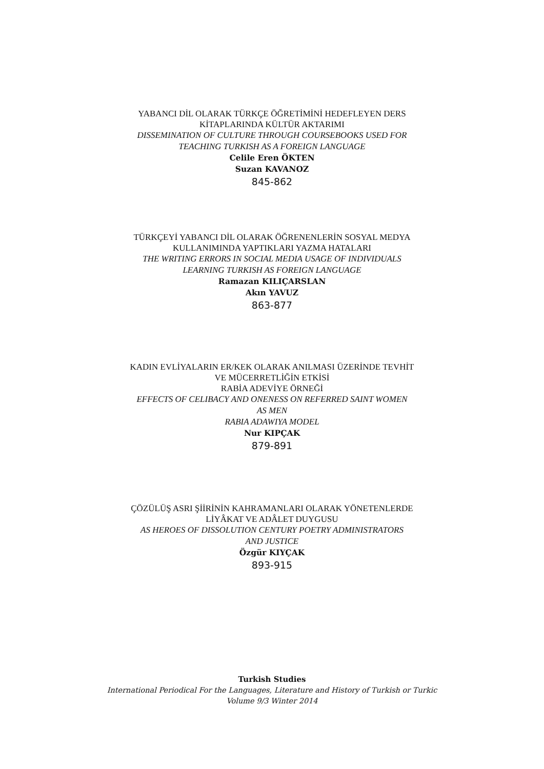YABANCI DİL OLARAK TÜRKÇE ÖĞRETİMİNİ HEDEFLEYEN DERS
KİTAPLARINDA KÜLTÜR AKTARIMI
DISSEMINATION OF CULTURE THROUGH COURSEBOOKS USED FOR
TEACHING TURKISH AS A FOREIGN LANGUAGE
Celile Eren ÖKTEN
Suzan KAVANOZ
845-862
TÜRKÇEYİ YABANCI DİL OLARAK ÖĞRENENLERİN SOSYAL MEDYA
KULLANIMINDA YAPTIKLARI YAZMA HATALARI
THE WRITING ERRORS IN SOCIAL MEDIA USAGE OF INDIVIDUALS
LEARNING TURKISH AS FOREIGN LANGUAGE
Ramazan KILIÇARSLAN
Akın YAVUZ
863-877
KADIN EVLİYALARIN ER/KEK OLARAK ANILMASI ÜZERİNDE TEVHİT
VE MÜCERRETLİĞİN ETKİSİ
RABİA ADEVİYE ÖRNEĞİ
EFFECTS OF CELIBACY AND ONENESS ON REFERRED SAINT WOMEN
AS MEN
RABIA ADAWIYA MODEL
Nur KIPÇAK
879-891
ÇÖZÜLÜŞ ASRI ŞİİRİNİN KAHRAMANLARI OLARAK YÖNETENLERDE
LİYÂKAT VE ADÂLET DUYGUSU
AS HEROES OF DISSOLUTION CENTURY POETRY ADMINISTRATORS
AND JUSTICE
Özgür KIYÇAK
893-915
Turkish Studies
International Periodical For the Languages, Literature and History of Turkish or Turkic
Volume 9/3 Winter 2014